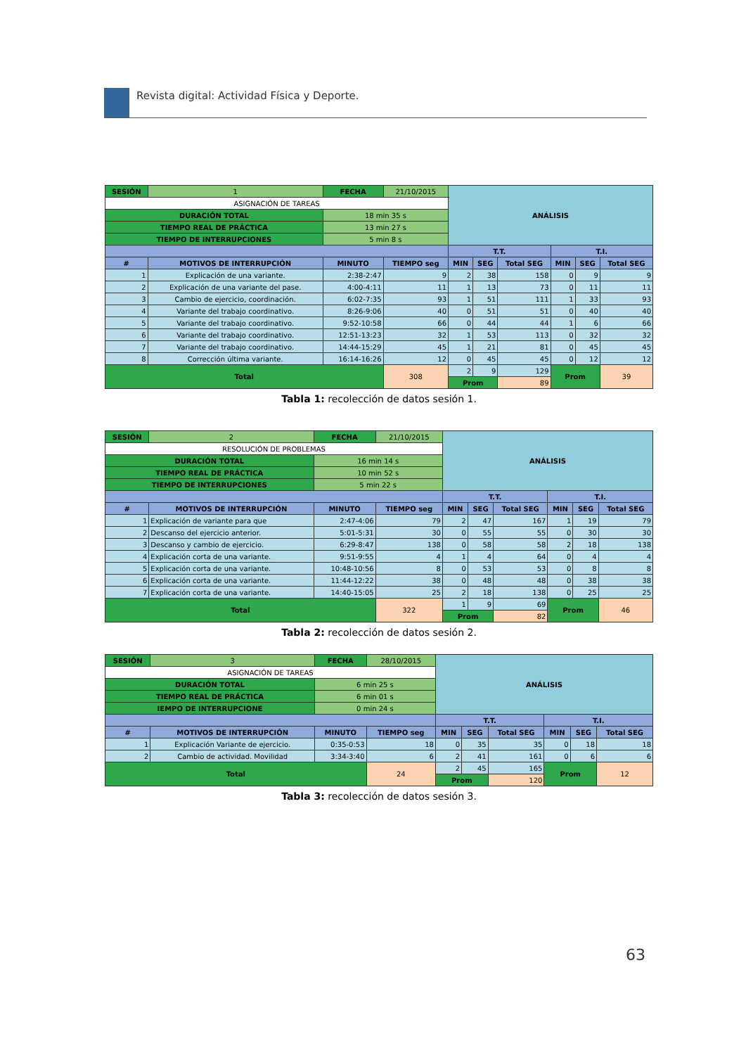Revista digital: Actividad Física y Deporte.
| SESIÓN | | 1 | FECHA | 21/10/2015 | ANÁLISIS | | | | | |
| ASIGNACIÓN DE TAREAS | | | | | | | | | | |
| DURACIÓN TOTAL | | | 18 min 35 s | | | | | | | |
| TIEMPO REAL DE PRÁCTICA | | | 13 min 27 s | | | | | | | |
| TIEMPO DE INTERRUPCIONES | | | 5 min 8 s | | | | | | | |
| | | | | | T.T. | | | T.I. | | |
| # | MOTIVOS DE INTERRUPCIÓN | | MINUTO | TIEMPO seg | MIN | SEG | Total SEG | MIN | SEG | Total SEG |
| 1 | Explicación de una variante. | | 2:38-2:47 | 9 | 2 | 38 | 158 | 0 | 9 | 9 |
| 2 | Explicación de una variante del pase. | | 4:00-4:11 | 11 | 1 | 13 | 73 | 0 | 11 | 11 |
| 3 | Cambio de ejercicio, coordinación. | | 6:02-7:35 | 93 | 1 | 51 | 111 | 1 | 33 | 93 |
| 4 | Variante del trabajo coordinativo. | | 8:26-9:06 | 40 | 0 | 51 | 51 | 0 | 40 | 40 |
| 5 | Variante del trabajo coordinativo. | | 9:52-10:58 | 66 | 0 | 44 | 44 | 1 | 6 | 66 |
| 6 | Variante del trabajo coordinativo. | | 12:51-13:23 | 32 | 1 | 53 | 113 | 0 | 32 | 32 |
| 7 | Variante del trabajo coordinativo. | | 14:44-15:29 | 45 | 1 | 21 | 81 | 0 | 45 | 45 |
| 8 | Corrección última variante. | | 16:14-16:26 | 12 | 0 | 45 | 45 | 0 | 12 | 12 |
| Total | | | | 308 | 2 | 9 | 129 | Prom | | 39 |
| | | | | | Prom | | 89 | | | |
Tabla 1: recolección de datos sesión 1.
| SESIÓN | | 2 | FECHA | 21/10/2015 | ANÁLISIS | | | | | |
| RESOLUCIÓN DE PROBLEMAS | | | | | | | | | | |
| DURACIÓN TOTAL | | | 16 min 14 s | | | | | | | |
| TIEMPO REAL DE PRÁCTICA | | | 10 min 52 s | | | | | | | |
| TIEMPO DE INTERRUPCIONES | | | 5 min 22 s | | | | | | | |
| | | | | | T.T. | | | T.I. | | |
| # | MOTIVOS DE INTERRUPCIÓN | | MINUTO | TIEMPO seg | MIN | SEG | Total SEG | MIN | SEG | Total SEG |
| 1 | Explicación de variante para que | | 2:47-4:06 | 79 | 2 | 47 | 167 | 1 | 19 | 79 |
| 2 | Descanso del ejercicio anterior. | | 5:01-5:31 | 30 | 0 | 55 | 55 | 0 | 30 | 30 |
| 3 | Descanso y cambio de ejercicio. | | 6:29-8:47 | 138 | 0 | 58 | 58 | 2 | 18 | 138 |
| 4 | Explicación corta de una variante. | | 9:51-9:55 | 4 | 1 | 4 | 64 | 0 | 4 | 4 |
| 5 | Explicación corta de una variante. | | 10:48-10:56 | 8 | 0 | 53 | 53 | 0 | 8 | 8 |
| 6 | Explicación corta de una variante. | | 11:44-12:22 | 38 | 0 | 48 | 48 | 0 | 38 | 38 |
| 7 | Explicación corta de una variante. | | 14:40-15:05 | 25 | 2 | 18 | 138 | 0 | 25 | 25 |
| Total | | | | 322 | 1 | 9 | 69 | Prom | | 46 |
| | | | | | Prom | | 82 | | | |
Tabla 2: recolección de datos sesión 2.
| SESIÓN | | 3 | FECHA | 28/10/2015 | ANÁLISIS | | | | | |
| ASIGNACIÓN DE TAREAS | | | | | | | | | | |
| DURACIÓN TOTAL | | | 6 min 25 s | | | | | | | |
| TIEMPO REAL DE PRÁCTICA | | | 6 min 01 s | | | | | | | |
| IEMPO DE INTERRUPCIONE | | | 0 min 24 s | | | | | | | |
| | | | | | T.T. | | | T.I. | | |
| # | MOTIVOS DE INTERRUPCIÓN | | MINUTO | TIEMPO seg | MIN | SEG | Total SEG | MIN | SEG | Total SEG |
| 1 | Explicación Variante de ejercicio. | | 0:35-0:53 | 18 | 0 | 35 | 35 | 0 | 18 | 18 |
| 2 | Cambio de actividad. Movilidad | | 3:34-3:40 | 6 | 2 | 41 | 161 | 0 | 6 | 6 |
| Total | | | | 24 | 2 | 45 | 165 | Prom | | 12 |
| | | | | | Prom | | 120 | | | |
Tabla 3: recolección de datos sesión 3.
63